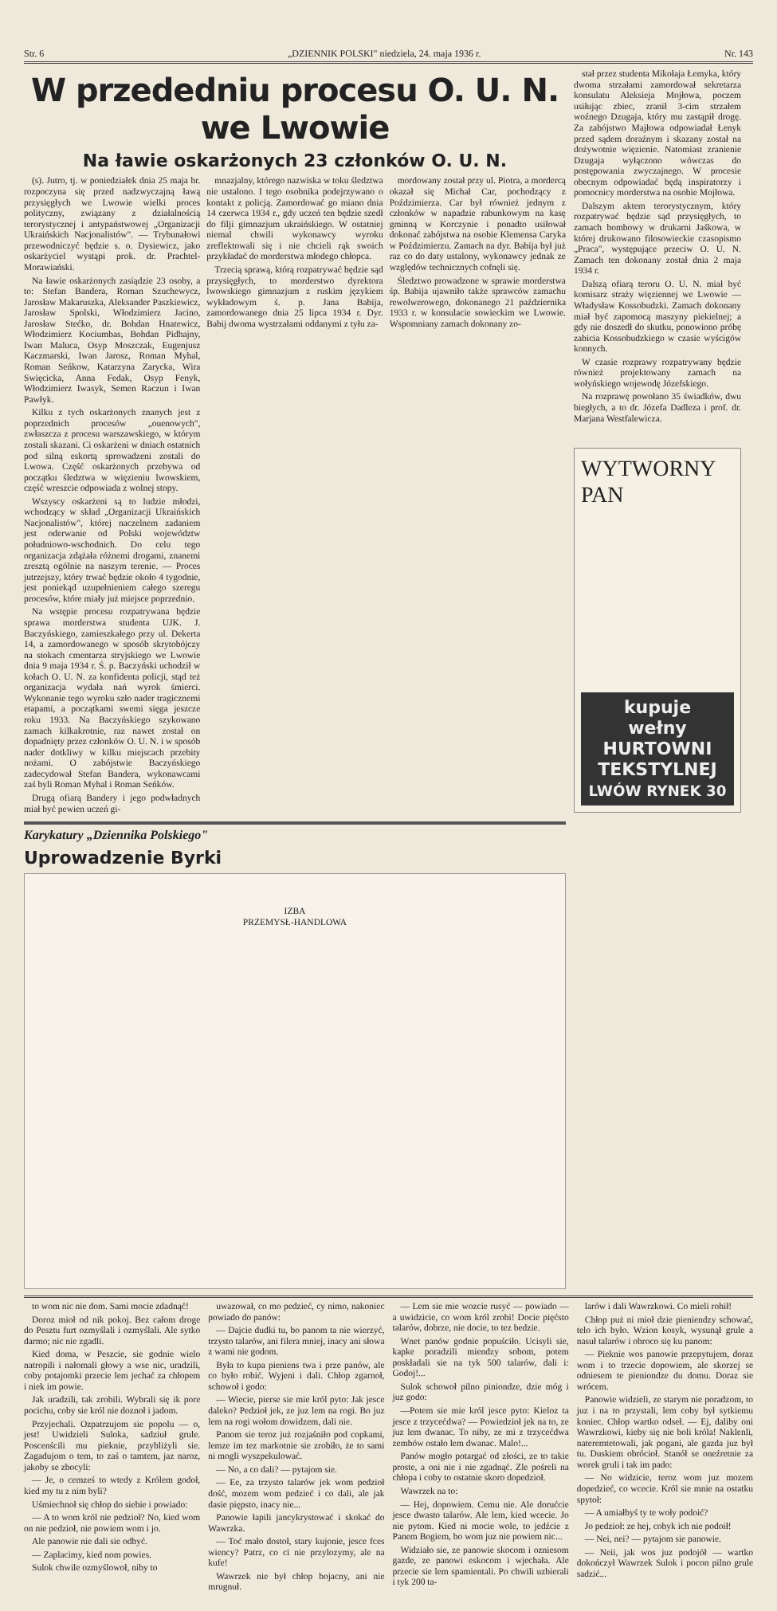Str. 6 „DZIENNIK POLSKI" niedziela, 24. maja 1936 r. Nr. 143
W przededniu procesu O. U. N. we Lwowie
Na ławie oskarżonych 23 członków O. U. N.
(s). Jutro, tj. w poniedziałek dnia 25 maja br. rozpoczyna się przed nadzwyczajną ławą przysięgłych we Lwowie wielki proces polityczny, związany z działalnością terorystycznej i antypaństwowej „Organizacji Ukraińskich Nacjonalistów". — Trybunałowi przewodniczyć będzie s. o. Dysiewicz, jako oskarżyciel wystąpi prok. dr. Prachtel-Morawiański.
Na ławie oskarżonych zasiądzie 23 osoby, a to: Stefan Bandera, Roman Szuchewycz, Jarosław Makaruszka, Aleksander Paszkiewicz, Jarosław Spolski, Włodzimierz Jacino, Jarosław Stećko, dr. Bohdan Hnatewicz, Włodzimierz Kociumbas, Bohdan Pidhajny, Iwan Maluca, Osyp Moszczak, Eugenjusz Kaczmarski, Iwan Jarosz, Roman Myhal, Roman Seńkow, Katarzyna Zarycka, Wira Swięcicka, Anna Fedak, Osyp Fenyk, Włodzimierz Iwasyk, Semen Raczun i Iwan Pawłyk.
Kilku z tych oskarżonych znanych jest z poprzednich procesów „ouenowych", zwłaszcza z procesu warszawskiego, w którym zostali skazani. Ci oskarżeni w dniach ostatnich pod silną eskortą sprowadzeni zostali do Lwowa. Część oskarżonych przebywa od początku śledztwa w więzieniu lwowskiem, część wreszcie odpowiada z wolnej stopy.
Wszyscy oskarżeni są to ludzie młodzi, wchodzący w skład „Organizacji Ukraińskich Nacjonalistów", której naczelnem zadaniem jest oderwanie od Polski województw południowo-wschodnich. Do celu tego organizacja zdążała różnemi drogami, znanemi zresztą ogólnie na naszym terenie. — Proces jutrzejszy, który trwać będzie około 4 tygodnie, jest poniekąd uzupełnieniem całego szeregu procesów, które miały już miejsce poprzednio.
Na wstępie procesu rozpatrywana będzie sprawa morderstwa studenta UJK. J. Baczyńskiego, zamieszkałego przy ul. Dekerta 14, a zamordowanego w sposób skrytobójczy na stokach cmentarza stryjskiego we Lwowie dnia 9 maja 1934 r. Ś. p. Baczyński uchodził w kołach O. U. N. za konfidenta policji, stąd też organizacja wydała nań wyrok śmierci. Wykonanie tego wyroku szło nader tragicznemi etapami, a początkami swemi sięga jeszcze roku 1933. Na Baczyńskiego szykowano zamach kilkakrotnie, raz nawet został on dopadnięty przez członków O. U. N. i w sposób nader dotkliwy w kilku miejscach przebity nożami. O zabójstwie Baczyńskiego zadecydował Stefan Bandera, wykonawcami zaś byli Roman Myhal i Roman Seńków.
Drugą ofiarą Bandery i jego podwładnych miał być pewien uczeń gi-
mnazjalny, którego nazwiska w toku śledztwa nie ustalono. I tego osobnika podejrzywano o kontakt z policją. Zamordować go miano dnia 14 czerwca 1934 r., gdy uczeń ten będzie szedł do filji gimnazjum ukraińskiego. W ostatniej niemal chwili wykonawcy wyroku zreflektowali się i nie chcieli rąk swoich przykładać do morderstwa młodego chłopca.
Trzecią sprawą, którą rozpatrywać będzie sąd przysięgłych, to morderstwo dyrektora lwowskiego gimnazjum z ruskim językiem wykładowym ś. p. Jana Babija, zamordowanego dnia 25 lipca 1934 r. Dyr. Babij dwoma wystrzałami oddanymi z tyłu za-
mordowany został przy ul. Piotra, a mordercą okazał się Michał Car, pochodzący z Poździmierza. Car był również jednym z członków w napadzie rabunkowym na kasę gminną w Korczynie i ponadto usiłował dokonać zabójstwa na osobie Klemensa Caryka w Poździmierzu. Zamach na dyr. Babija był już raz co do daty ustalony, wykonawcy jednak ze względów technicznych cofnęli się.
Śledztwo prowadzone w sprawie morderstwa śp. Babija ujawniło także sprawców zamachu rewolwerowego, dokonanego 21 października 1933 r. w konsulacie sowieckim we Lwowie. Wspomniany zamach dokonany zo-
Karykatury „Dziennika Polskiego"
Uprowadzenie Byrki
IZBA
PRZEMYSŁ-HANDLOWA
stał przez studenta Mikołaja Łemyka, który dwoma strzałami zamordował sekretarza konsulatu Aleksieja Mojłowa, poczem usiłując zbiec, zranił 3-cim strzałem woźnego Dzugaja, który mu zastąpił drogę. Za zabójstwo Majłowa odpowiadał Łenyk przed sądem doraźnym i skazany został na dożywotnie więzienie. Natomiast zranienie Dzugaja wyłączono wówczas do postępowania zwyczajnego. W procesie obecnym odpowiadać będą inspiratorzy i pomocnicy morderstwa na osobie Mojłowa.
Dalszym aktem terorystycznym, który rozpatrywać będzie sąd przysięgłych, to zamach bombowy w drukarni Jaśkowa, w której drukowano filosowieckie czasopismo „Praca", występujące przeciw O. U. N. Zamach ten dokonany został dnia 2 maja 1934 r.
Dalszą ofiarą teroru O. U. N. miał być komisarz straży więziennej we Lwowie — Władysław Kossobudzki. Zamach dokonany miał być zapomocą maszyny piekielnej; a gdy nie doszedł do skutku, ponowiono próbę zabicia Kossobudzkiego w czasie wyścigów konnych.
W czasie rozprawy rozpatrywany będzie również projektowany zamach na wołyńskiego wojewodę Józefskiego.
Na rozprawę powołano 35 świadków, dwu biegłych, a to dr. Józefa Dadleza i prof. dr. Marjana Westfalewicza.
WYTWORNY PAN
kupuje
wełny
HURTOWNI TEKSTYLNEJ
LWÓW RYNEK 30
to wom nic nie dom. Sami mocie zdadnąć!
Doroz mioł od nik pokoj. Bez całom droge do Pesztu furt ozmyślali i ozmyślali. Ale sytko darmo; nic nie zgadli.
Kied doma, w Peszcie, sie godnie wielo natropili i nałomali głowy a wse nic, uradzili, coby potajomki przecie lem jechać za chłopem i niek im powie.
Jak uradzili, tak zrobili. Wybrali się ik pore pocichu, coby sie król nie doznoł i jadom.
Przyjechali. Ozpatrzujom sie popolu — o, jest! Uwidzieli Suloka, sadziuł grule. Poscenścili mu pieknie, przybliżyli sie. Zagadujom o tem, to zaś o tamtem, jaz naroz, jakoby se zbocyli:
— Je, o cemześ to wtedy z Królem godoł, kied my tu z nim byli?
Uśmiechnoł się chłop do siebie i powiado:
— A to wom król nie pedzioł? No, kied wom on nie pedzioł, nie powiem wom i jo.
Ale panowie nie dali sie odbyć.
— Zaplacimy, kied nom powies.
Sulok chwile ozmyślowoł, niby to
uwazował, co mo pedzieć, cy nimo, nakoniec powiado do panów:
— Dajcie dudki tu, bo panom ta nie wierzyć, trzysto talarów, ani filera mniej, inacy ani słowa z wami nie godom.
Była to kupa pieniens twa i prze panów, ale co było robić. Wyjeni i dali. Chłop zgarnoł, schowoł i godo:
— Wiecie, pierse sie mie król pyto: Jak jesce daleko? Pedzioł jek, ze juz lem na rogi. Bo juz lem na rogi wołom dowidzem, dali nie.
Panom sie teroz już rozjaśniło pod copkami, lemze im tez markotnie sie zrobiło, że to sami ni mogli wyszpekulować.
— No, a co dali? — pytajom sie.
— Ee, za trzysto talarów jek wom pedzioł dość, mozem wom pedzieć i co dali, ale jak dasie piępsto, inacy nie...
Panowie łapili jancykrystować i skokać do Wawrzka.
— Toć mało dostoł, stary kujonie, jesce fces wiency? Patrz, co ci nie przylozymy, ale na kufe!
Wawrzek nie był chłop bojacny, ani nie mrugnuł.
— Lem sie mie wozcie rusyć — powiado — a uwidzicie, co wom król zrobi! Docie pięćsto talarów, dobrze, nie docie, to tez bedzie.
Wnet panów godnie popuściło. Ucisyli sie, kapke poradzili miendzy sobom, potem poskładali sie na tyk 500 talarów, dali i: Godoj!...
Sulok schowoł pilno piniondze, dzie móg i juz godo:
—Potem sie mie król jesce pyto: Kieloz ta jesce z trzycećdwa? — Powiedzioł jek na to, ze juz lem dwanac. To niby, ze mi z trzycećdwa zembów ostało lem dwanac. Malo!...
Panów mogło potargać od złości, ze to takie proste, a oni nie i nie zgadnąć. Zle pośreli na chłopa i coby to ostatnie skoro dopedzioł.
Wawrzek na to:
— Hej, dopowiem. Cemu nie. Ale dorućcie jesce dwasto talarów. Ale lem, kied wcecie. Jo nie pytom. Kied ni mocie wole, to jedźcie z Panem Bogiem, bo wom juz nie powiem nic...
Widziało sie, ze panowie skocom i ozniesom gazde, ze panowi eskocom i wjechała. Ale przecie sie lem spamientali. Po chwili uzbierali i tyk 200 ta-
larów i dali Wawrzkowi. Co mieli rohił!
Chłop puż ni mioł dzie pieniendzy schować, telo ich było. Wzion kosyk, wysunął grule a nasuł talarów i obroco się ku panom:
— Pieknie wos panowie przepytujem, doraz wom i to trzecie dopowiem, ale skorzej se odniesem te pieniondze du domu. Doraz sie wrócem.
Panowie widzieli, ze starym nie poradzom, to juz i na to przystali, lem coby był sytkiemu koniec. Chłop wartko odseł. — Ej, daliby oni Wawrzkowi, kieby się nie boli króla! Naklenli, nateremtetowali, jak pogani, ale gazda juz był tu. Duskiem obrócioł. Stanół se oneźretnie za worek gruli i tak im pado:
— No widzicie, teroz wom juz mozem dopedzieć, co wcecie. Król sie mnie na ostatku spytoł:
— A umiałbyś ty te woły podoić?
Jo pedzioł: ze hej, cobyk ich nie podoił!
— Nei, nei? — pytajom sie panowie.
— Neii, jak wos juz podojół — wartko dokończył Wawrzek Sulok i pocon pilno grule sadzić...